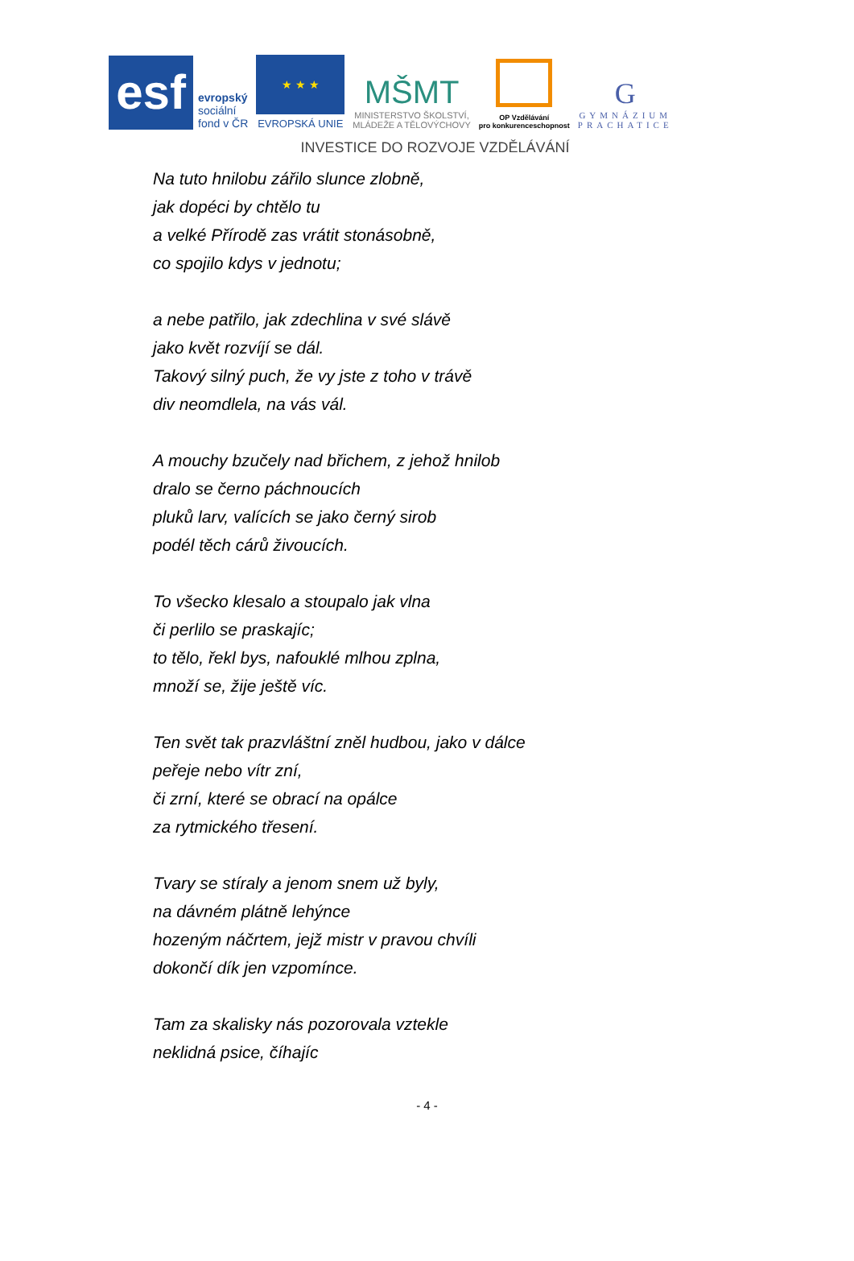esf
evropský
sociální
fond v ČR
★ ★ ★
EVROPSKÁ UNIE
MŠMT
MINISTERSTVO ŠKOLSTVÍ,
MLÁDEŽE A TĚLOVÝCHOVY
OP Vzdělávání
pro konkurenceschopnost
G
GYMNÁZIUM
PRACHATICE
INVESTICE DO ROZVOJE VZDĚLÁVÁNÍ
Na tuto hnilobu zářilo slunce zlobně,
jak dopéci by chtělo tu
a velké Přírodě zas vrátit stonásobně,
co spojilo kdys v jednotu;
a nebe patřilo, jak zdechlina v své slávě
jako květ rozvíjí se dál.
Takový silný puch, že vy jste z toho v trávě
div neomdlela, na vás vál.
A mouchy bzučely nad břichem, z jehož hnilob
dralo se černo páchnoucích
pluků larv, valících se jako černý sirob
podél těch cárů živoucích.
To všecko klesalo a stoupalo jak vlna
či perlilo se praskajíc;
to tělo, řekl bys, nafouklé mlhou zplna,
množí se, žije ještě víc.
Ten svět tak prazvláštní zněl hudbou, jako v dálce
peřeje nebo vítr zní,
či zrní, které se obrací na opálce
za rytmického třesení.
Tvary se stíraly a jenom snem už byly,
na dávném plátně lehýnce
hozeným náčrtem, jejž mistr v pravou chvíli
dokončí dík jen vzpomínce.
Tam za skalisky nás pozorovala vztekle
neklidná psice, číhajíc
- 4 -